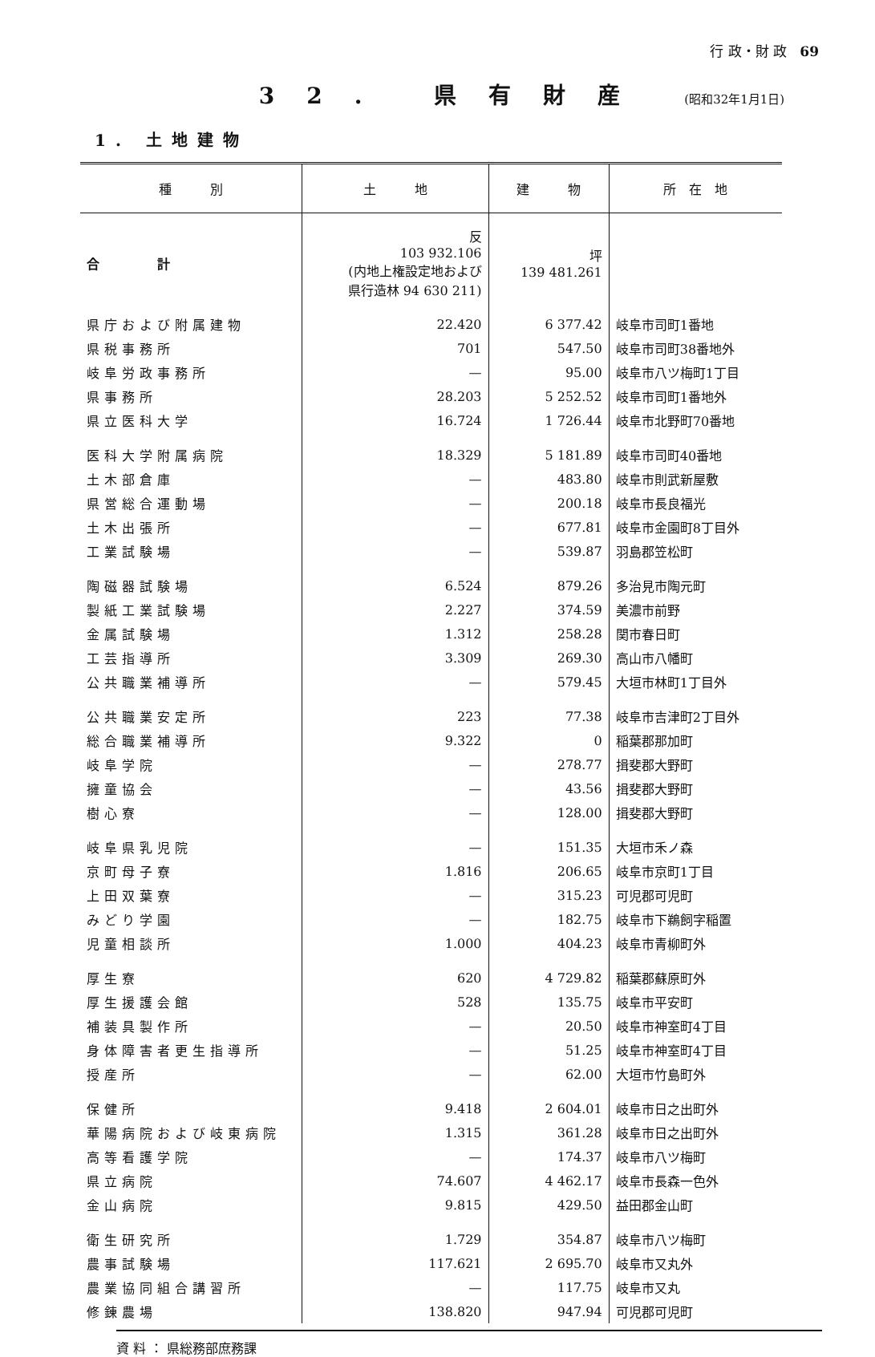行 政・財 政 69
32. 県有財産 (昭和32年1月1日)
1. 土地建物
| 種 別 | 土 地 | 建 物 | 所 在 地 |
| --- | --- | --- | --- |
| 合 計 | 反 103 932.106 (内地上権設定地および 県行造林 94 630 211) | 坪 139 481.261 | |
| 県庁および附属建物 | 22.420 | 6 377.42 | 岐阜市司町1番地 |
| 県税事務所 | 701 | 547.50 | 岐阜市司町38番地外 |
| 岐阜労政事務所 | — | 95.00 | 岐阜市八ツ梅町1丁目 |
| 県事務所 | 28.203 | 5 252.52 | 岐阜市司町1番地外 |
| 県立医科大学 | 16.724 | 1 726.44 | 岐阜市北野町70番地 |
| 医科大学附属病院 | 18.329 | 5 181.89 | 岐阜市司町40番地 |
| 土木部倉庫 | — | 483.80 | 岐阜市則武新屋敷 |
| 県営総合運動場 | — | 200.18 | 岐阜市長良福光 |
| 土木出張所 | — | 677.81 | 岐阜市金園町8丁目外 |
| 工業試験場 | — | 539.87 | 羽島郡笠松町 |
| 陶磁器試験場 | 6.524 | 879.26 | 多治見市陶元町 |
| 製紙工業試験場 | 2.227 | 374.59 | 美濃市前野 |
| 金属試験場 | 1.312 | 258.28 | 関市春日町 |
| 工芸指導所 | 3.309 | 269.30 | 高山市八幡町 |
| 公共職業補導所 | — | 579.45 | 大垣市林町1丁目外 |
| 公共職業安定所 | 223 | 77.38 | 岐阜市吉津町2丁目外 |
| 総合職業補導所 | 9.322 | 0 | 稲葉郡那加町 |
| 岐阜学院 | — | 278.77 | 揖斐郡大野町 |
| 擁童協会 | — | 43.56 | 揖斐郡大野町 |
| 樹心寮 | — | 128.00 | 揖斐郡大野町 |
| 岐阜県乳児院 | — | 151.35 | 大垣市禾ノ森 |
| 京町母子寮 | 1.816 | 206.65 | 岐阜市京町1丁目 |
| 上田双葉寮 | — | 315.23 | 可児郡可児町 |
| みどり学園 | — | 182.75 | 岐阜市下鵜飼字稲置 |
| 児童相談所 | 1.000 | 404.23 | 岐阜市青柳町外 |
| 厚生寮 | 620 | 4 729.82 | 稲葉郡蘇原町外 |
| 厚生援護会館 | 528 | 135.75 | 岐阜市平安町 |
| 補装具製作所 | — | 20.50 | 岐阜市神室町4丁目 |
| 身体障害者更生指導所 | — | 51.25 | 岐阜市神室町4丁目 |
| 授産所 | — | 62.00 | 大垣市竹島町外 |
| 保健所 | 9.418 | 2 604.01 | 岐阜市日之出町外 |
| 華陽病院および岐東病院 | 1.315 | 361.28 | 岐阜市日之出町外 |
| 高等看護学院 | — | 174.37 | 岐阜市八ツ梅町 |
| 県立病院 | 74.607 | 4 462.17 | 岐阜市長森一色外 |
| 金山病院 | 9.815 | 429.50 | 益田郡金山町 |
| 衛生研究所 | 1.729 | 354.87 | 岐阜市八ツ梅町 |
| 農事試験場 | 117.621 | 2 695.70 | 岐阜市又丸外 |
| 農業協同組合講習所 | — | 117.75 | 岐阜市又丸 |
| 修錬農場 | 138.820 | 947.94 | 可児郡可児町 |
資 料 ： 県総務部庶務課